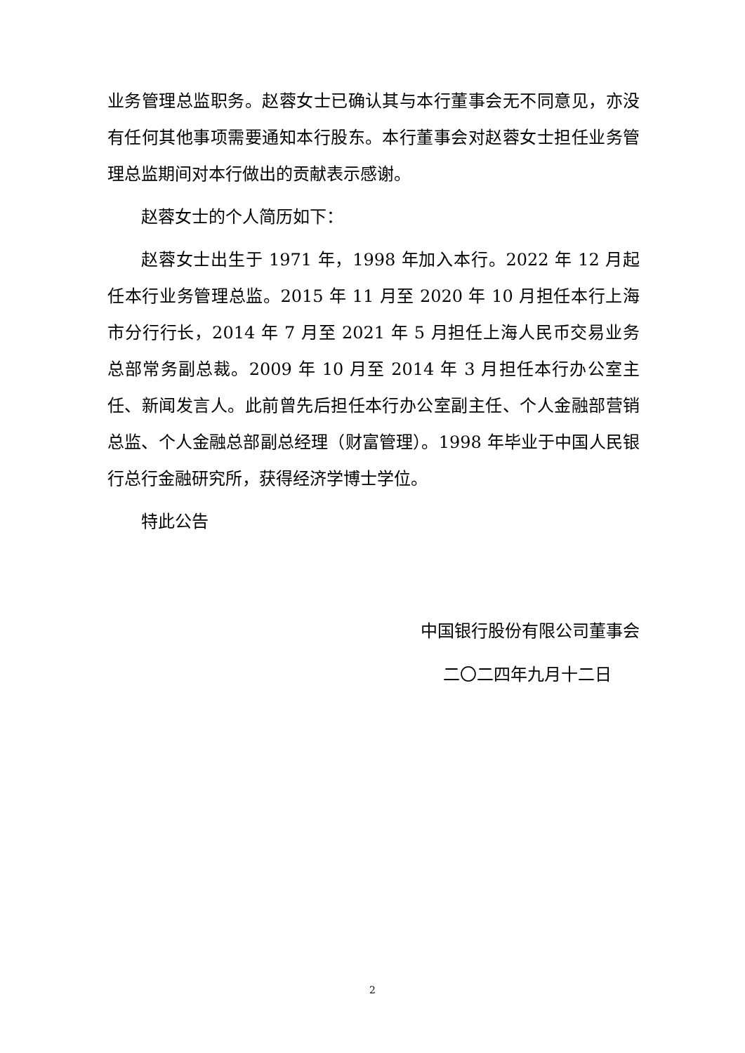业务管理总监职务。赵蓉女士已确认其与本行董事会无不同意见，亦没有任何其他事项需要通知本行股东。本行董事会对赵蓉女士担任业务管理总监期间对本行做出的贡献表示感谢。
赵蓉女士的个人简历如下：
赵蓉女士出生于 1971 年，1998 年加入本行。2022 年 12 月起任本行业务管理总监。2015 年 11 月至 2020 年 10 月担任本行上海市分行行长，2014 年 7 月至 2021 年 5 月担任上海人民币交易业务总部常务副总裁。2009 年 10 月至 2014 年 3 月担任本行办公室主任、新闻发言人。此前曾先后担任本行办公室副主任、个人金融部营销总监、个人金融总部副总经理（财富管理）。1998 年毕业于中国人民银行总行金融研究所，获得经济学博士学位。
特此公告
中国银行股份有限公司董事会
二〇二四年九月十二日
2